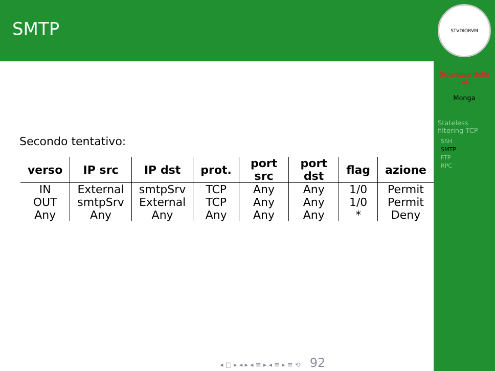SMTP
Secondo tentativo:
| verso | IP src | IP dst | prot. | port src | port dst | flag | azione |
| --- | --- | --- | --- | --- | --- | --- | --- |
| IN | External | smtpSrv | TCP | Any | Any | 1/0 | Permit |
| OUT | smtpSrv | External | TCP | Any | Any | 1/0 | Permit |
| Any | Any | Any | Any | Any | Any | * | Deny |
STVDIORVM
Sicurezza delle reti
Monga
Stateless filtering TCP
SSH
SMTP
FTP
RPC
◂ □ ▸ ◂ ▸ ◂ ≡ ▸ ◂ ≡ ▸ ≡ ⟲ 92